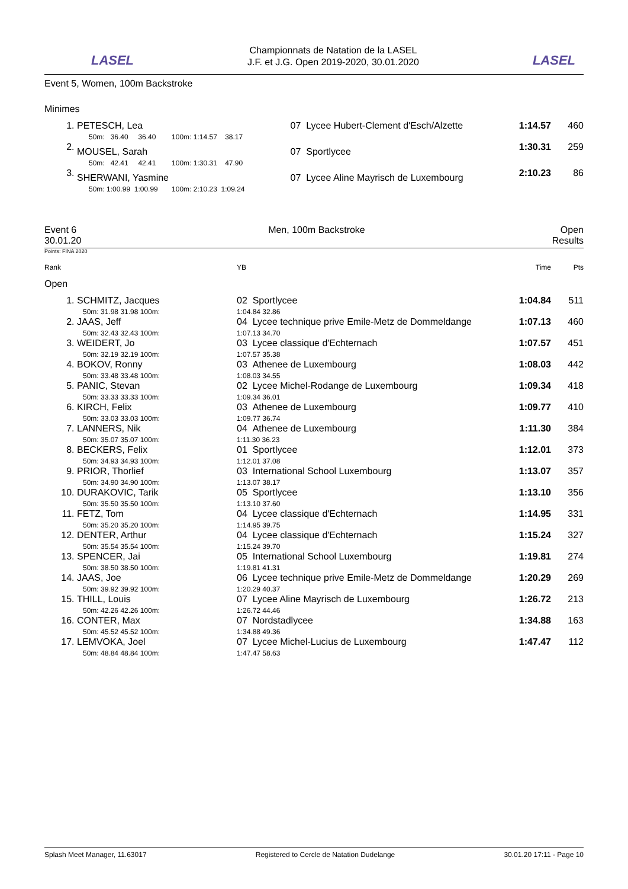LASEL
Championnats de Natation de la LASEL
J.F. et J.G. Open 2019-2020, 30.01.2020
LASEL
Event 5, Women, 100m Backstroke
Minimes
| 1. | PETESCH, Lea 50m: 36.40 36.40 100m: 1:14.57 38.17 | 07 Lycee Hubert-Clement d'Esch/Alzette | 1:14.57 | 460 |
| 2. | MOUSEL, Sarah 50m: 42.41 42.41 100m: 1:30.31 47.90 | 07 Sportlycee | 1:30.31 | 259 |
| 3. | SHERWANI, Yasmine 50m: 1:00.99 1:00.99 100m: 2:10.23 1:09.24 | 07 Lycee Aline Mayrisch de Luxembourg | 2:10.23 | 86 |
Event 6
30.01.20
Men, 100m Backstroke Open
Results
Points: FINA 2020
| Rank | | YB | Time | Pts |
| Open | | | | |
| 1. | SCHMITZ, Jacques 50m: 31.98 31.98 100m: | 02 Sportlycee 1:04.84 32.86 | 1:04.84 | 511 |
| 2. | JAAS, Jeff 50m: 32.43 32.43 100m: | 04 Lycee technique prive Emile-Metz de Dommeldange 1:07.13 34.70 | 1:07.13 | 460 |
| 3. | WEIDERT, Jo 50m: 32.19 32.19 100m: | 03 Lycee classique d'Echternach 1:07.57 35.38 | 1:07.57 | 451 |
| 4. | BOKOV, Ronny 50m: 33.48 33.48 100m: | 03 Athenee de Luxembourg 1:08.03 34.55 | 1:08.03 | 442 |
| 5. | PANIC, Stevan 50m: 33.33 33.33 100m: | 02 Lycee Michel-Rodange de Luxembourg 1:09.34 36.01 | 1:09.34 | 418 |
| 6. | KIRCH, Felix 50m: 33.03 33.03 100m: | 03 Athenee de Luxembourg 1:09.77 36.74 | 1:09.77 | 410 |
| 7. | LANNERS, Nik 50m: 35.07 35.07 100m: | 04 Athenee de Luxembourg 1:11.30 36.23 | 1:11.30 | 384 |
| 8. | BECKERS, Felix 50m: 34.93 34.93 100m: | 01 Sportlycee 1:12.01 37.08 | 1:12.01 | 373 |
| 9. | PRIOR, Thorlief 50m: 34.90 34.90 100m: | 03 International School Luxembourg 1:13.07 38.17 | 1:13.07 | 357 |
| 10. | DURAKOVIC, Tarik 50m: 35.50 35.50 100m: | 05 Sportlycee 1:13.10 37.60 | 1:13.10 | 356 |
| 11. | FETZ, Tom 50m: 35.20 35.20 100m: | 04 Lycee classique d'Echternach 1:14.95 39.75 | 1:14.95 | 331 |
| 12. | DENTER, Arthur 50m: 35.54 35.54 100m: | 04 Lycee classique d'Echternach 1:15.24 39.70 | 1:15.24 | 327 |
| 13. | SPENCER, Jai 50m: 38.50 38.50 100m: | 05 International School Luxembourg 1:19.81 41.31 | 1:19.81 | 274 |
| 14. | JAAS, Joe 50m: 39.92 39.92 100m: | 06 Lycee technique prive Emile-Metz de Dommeldange 1:20.29 40.37 | 1:20.29 | 269 |
| 15. | THILL, Louis 50m: 42.26 42.26 100m: | 07 Lycee Aline Mayrisch de Luxembourg 1:26.72 44.46 | 1:26.72 | 213 |
| 16. | CONTER, Max 50m: 45.52 45.52 100m: | 07 Nordstadlycee 1:34.88 49.36 | 1:34.88 | 163 |
| 17. | LEMVOKA, Joel 50m: 48.84 48.84 100m: | 07 Lycee Michel-Lucius de Luxembourg 1:47.47 58.63 | 1:47.47 | 112 |
Splash Meet Manager, 11.63017 Registered to Cercle de Natation Dudelange 30.01.20 17:11 - Page 10